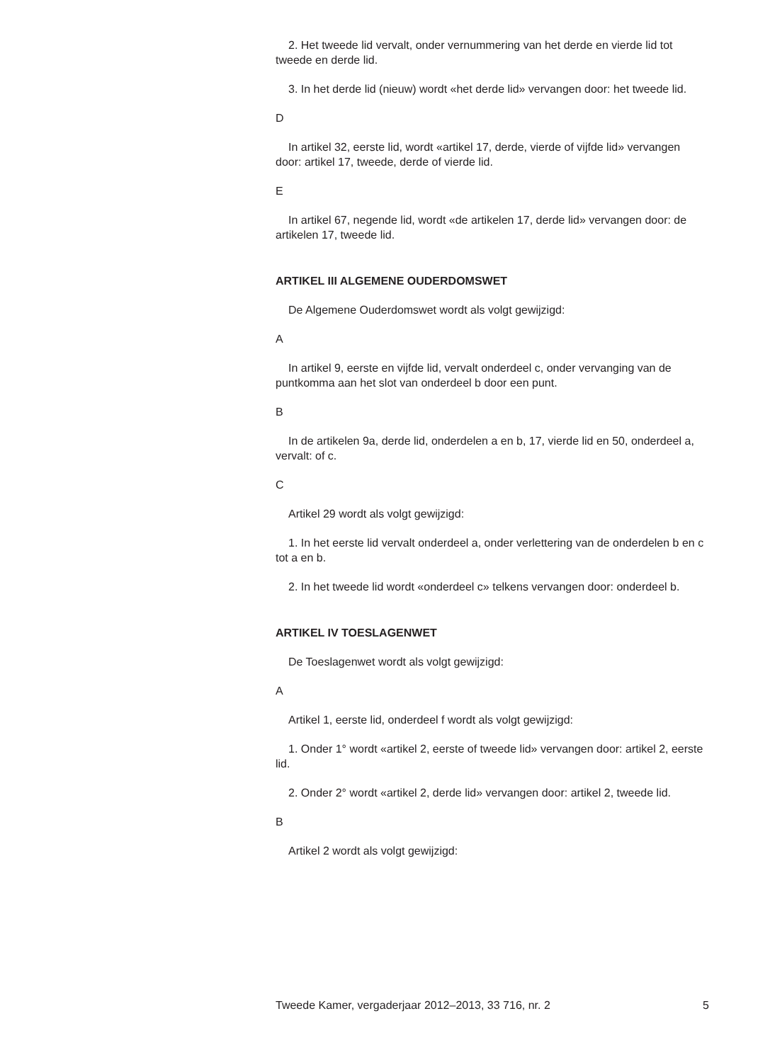2. Het tweede lid vervalt, onder vernummering van het derde en vierde lid tot tweede en derde lid.
3. In het derde lid (nieuw) wordt «het derde lid» vervangen door: het tweede lid.
D
In artikel 32, eerste lid, wordt «artikel 17, derde, vierde of vijfde lid» vervangen door: artikel 17, tweede, derde of vierde lid.
E
In artikel 67, negende lid, wordt «de artikelen 17, derde lid» vervangen door: de artikelen 17, tweede lid.
ARTIKEL III ALGEMENE OUDERDOMSWET
De Algemene Ouderdomswet wordt als volgt gewijzigd:
A
In artikel 9, eerste en vijfde lid, vervalt onderdeel c, onder vervanging van de puntkomma aan het slot van onderdeel b door een punt.
B
In de artikelen 9a, derde lid, onderdelen a en b, 17, vierde lid en 50, onderdeel a, vervalt: of c.
C
Artikel 29 wordt als volgt gewijzigd:
1. In het eerste lid vervalt onderdeel a, onder verlettering van de onderdelen b en c tot a en b.
2. In het tweede lid wordt «onderdeel c» telkens vervangen door: onderdeel b.
ARTIKEL IV TOESLAGENWET
De Toeslagenwet wordt als volgt gewijzigd:
A
Artikel 1, eerste lid, onderdeel f wordt als volgt gewijzigd:
1. Onder 1° wordt «artikel 2, eerste of tweede lid» vervangen door: artikel 2, eerste lid.
2. Onder 2° wordt «artikel 2, derde lid» vervangen door: artikel 2, tweede lid.
B
Artikel 2 wordt als volgt gewijzigd:
Tweede Kamer, vergaderjaar 2012–2013, 33 716, nr. 2 5